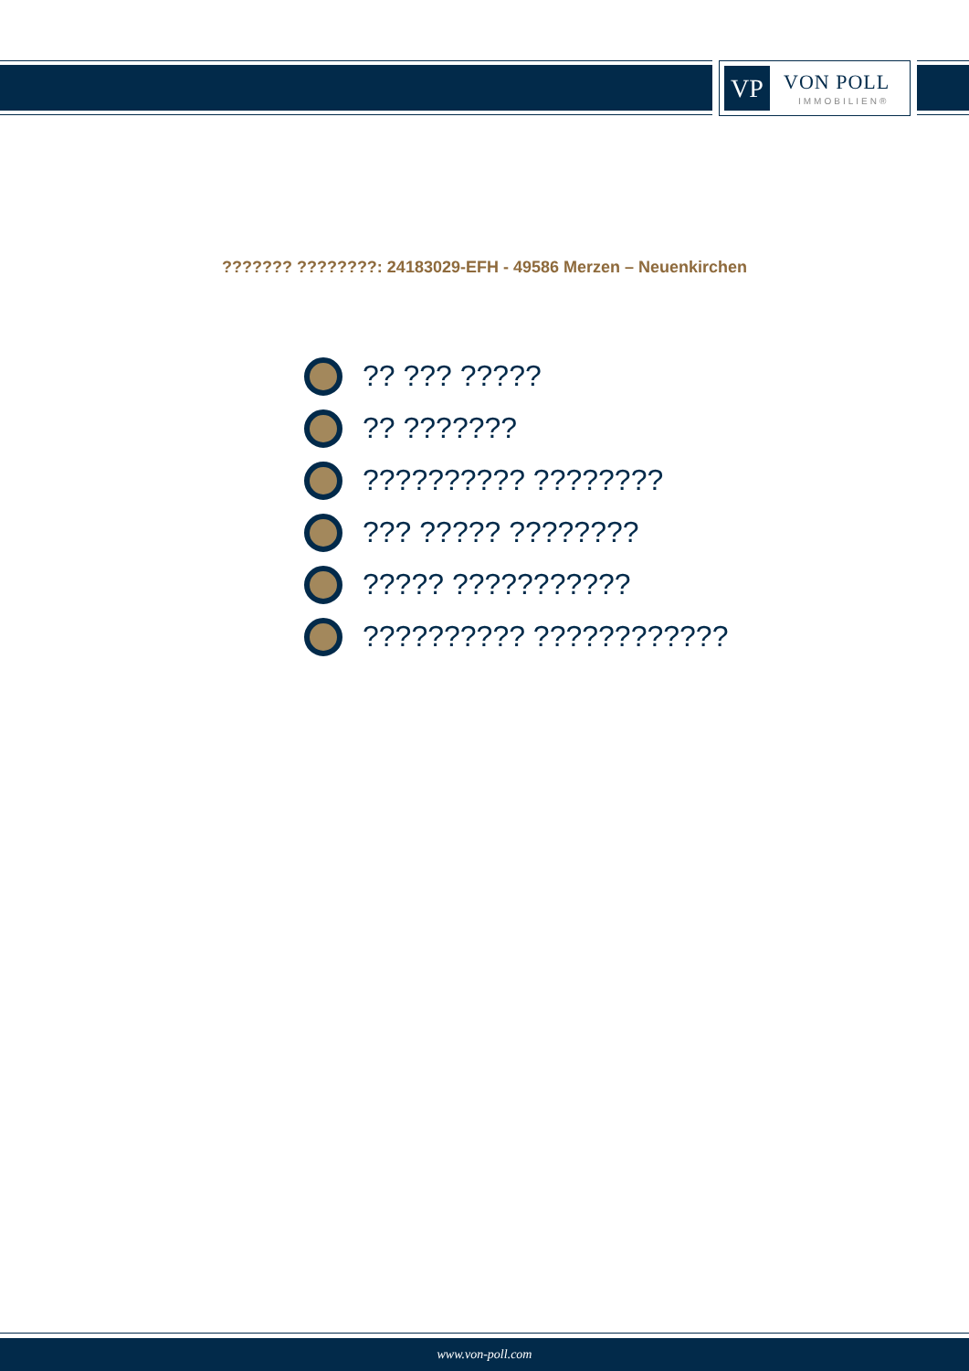VP VON POLL
IMMOBILIEN®
??????? ????????: 24183029-EFH - 49586 Merzen – Neuenkirchen
?? ??? ?????
?? ???????
?????????? ????????
??? ????? ????????
????? ???????????
?????????? ????????????
www.von-poll.com